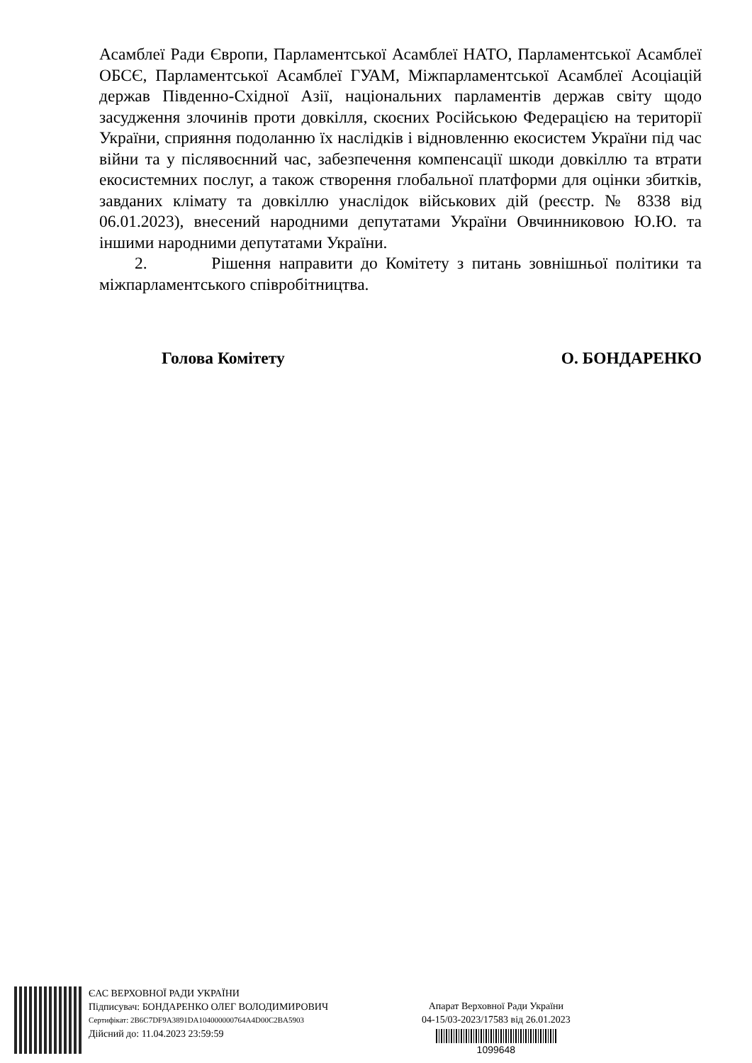Асамблеї Ради Європи, Парламентської Асамблеї НАТО, Парламентської Асамблеї ОБСЄ, Парламентської Асамблеї ГУАМ, Міжпарламентської Асамблеї Асоціацій держав Південно-Східної Азії, національних парламентів держав світу щодо засудження злочинів проти довкілля, скоєних Російською Федерацією на території України, сприяння подоланню їх наслідків і відновленню екосистем України під час війни та у післявоєнний час, забезпечення компенсації шкоди довкіллю та втрати екосистемних послуг, а також створення глобальної платформи для оцінки збитків, завданих клімату та довкіллю унаслідок військових дій (реєстр. № 8338 від 06.01.2023), внесений народними депутатами України Овчинниковою Ю.Ю. та іншими народними депутатами України.
2. Рішення направити до Комітету з питань зовнішньої політики та міжпарламентського співробітництва.
Голова Комітету О. БОНДАРЕНКО
ЄАС ВЕРХОВНОЇ РАДИ УКРАЇНИ
Підписувач: БОНДАРЕНКО ОЛЕГ ВОЛОДИМИРОВИЧ
Сертифікат: 2B6C7DF9A3891DA104000000764A4D00C2BA5903
Дійсний до: 11.04.2023 23:59:59
Апарат Верховної Ради України
04-15/03-2023/17583 від 26.01.2023
1099648